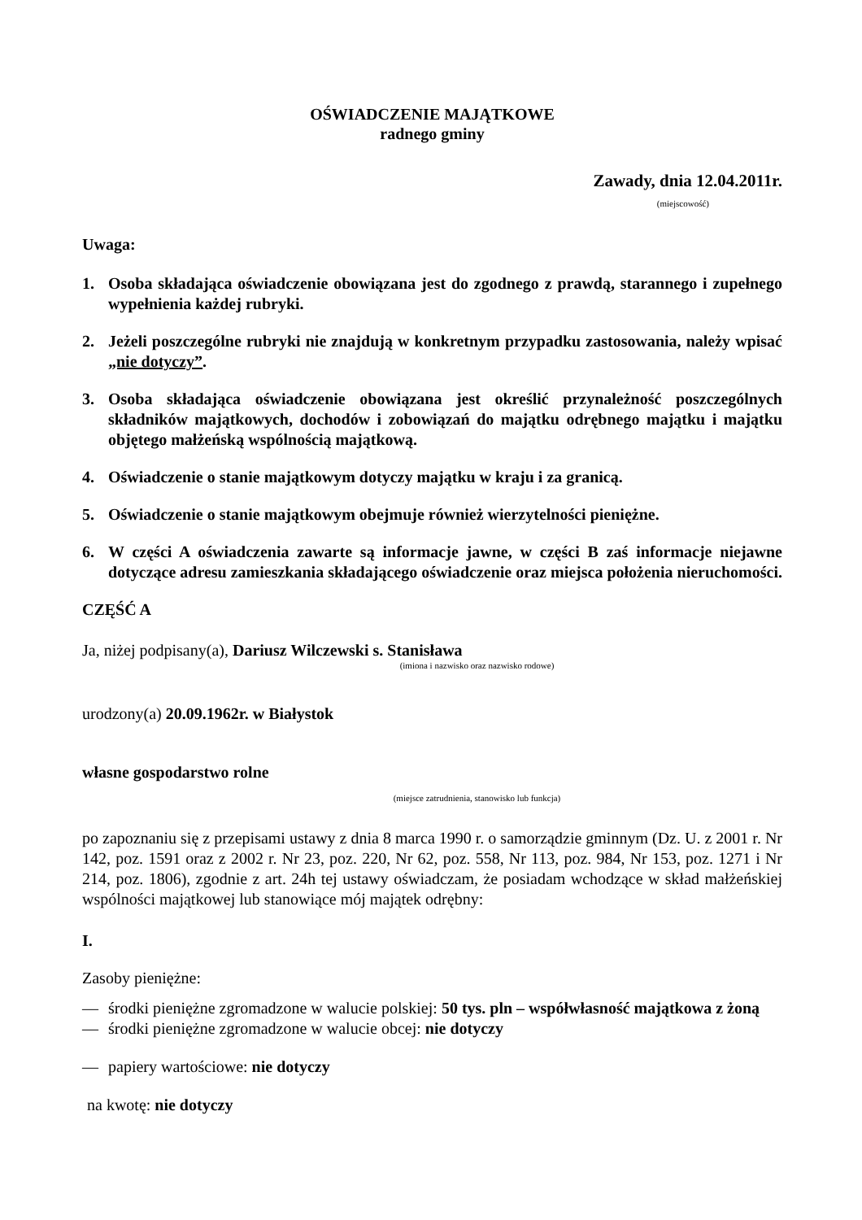OŚWIADCZENIE MAJĄTKOWE
radnego gminy
Zawady, dnia 12.04.2011r.
(miejscowość)
Uwaga:
1. Osoba składająca oświadczenie obowiązana jest do zgodnego z prawdą, starannego i zupełnego wypełnienia każdej rubryki.
2. Jeżeli poszczególne rubryki nie znajdują w konkretnym przypadku zastosowania, należy wpisać „nie dotyczy”.
3. Osoba składająca oświadczenie obowiązana jest określić przynależność poszczególnych składników majątkowych, dochodów i zobowiązań do majątku odrębnego majątku i majątku objętego małżeńską wspólnością majątkową.
4. Oświadczenie o stanie majątkowym dotyczy majątku w kraju i za granicą.
5. Oświadczenie o stanie majątkowym obejmuje również wierzytelności pieniężne.
6. W części A oświadczenia zawarte są informacje jawne, w części B zaś informacje niejawne dotyczące adresu zamieszkania składającego oświadczenie oraz miejsca położenia nieruchomości.
CZĘŚĆ A
Ja, niżej podpisany(a), Dariusz Wilczewski s. Stanisława
(imiona i nazwisko oraz nazwisko rodowe)
urodzony(a) 20.09.1962r. w Białystok
własne gospodarstwo rolne
(miejsce zatrudnienia, stanowisko lub funkcja)
po zapoznaniu się z przepisami ustawy z dnia 8 marca 1990 r. o samorządzie gminnym (Dz. U. z 2001 r. Nr 142, poz. 1591 oraz z 2002 r. Nr 23, poz. 220, Nr 62, poz. 558, Nr 113, poz. 984, Nr 153, poz. 1271 i Nr 214, poz. 1806), zgodnie z art. 24h tej ustawy oświadczam, że posiadam wchodzące w skład małżeńskiej wspólności majątkowej lub stanowiące mój majątek odrębny:
I.
Zasoby pieniężne:
— środki pieniężne zgromadzone w walucie polskiej: 50 tys. pln – współwłasność majątkowa z żoną
— środki pieniężne zgromadzone w walucie obcej: nie dotyczy
— papiery wartościowe: nie dotyczy
na kwotę: nie dotyczy